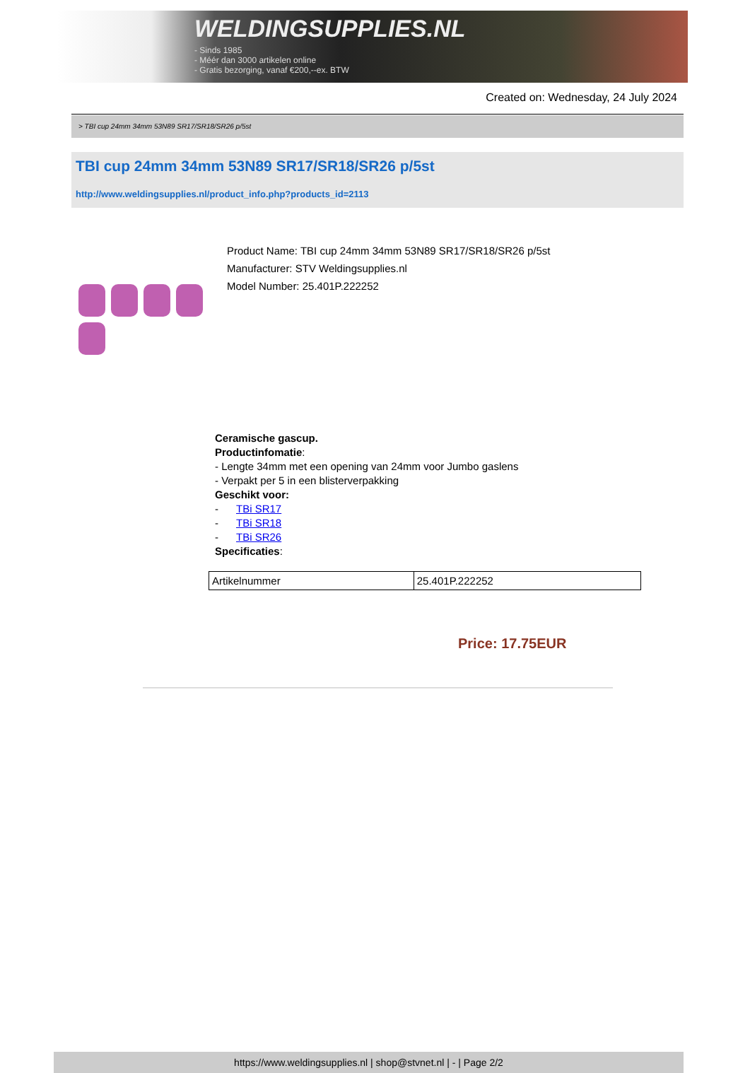WELDINGSUPPLIES.NL
- Sinds 1985
- Méér dan 3000 artikelen online
- Gratis bezorging, vanaf €200,--ex. BTW
Created on: Wednesday, 24 July 2024
> TBI cup 24mm 34mm 53N89 SR17/SR18/SR26 p/5st
TBI cup 24mm 34mm 53N89 SR17/SR18/SR26 p/5st
http://www.weldingsupplies.nl/product_info.php?products_id=2113
Product Name: TBI cup 24mm 34mm 53N89 SR17/SR18/SR26 p/5st
Manufacturer: STV Weldingsupplies.nl
Model Number: 25.401P.222252
Ceramische gascup.
Productinfomatie:
- Lengte 34mm met een opening van 24mm voor Jumbo gaslens
- Verpakt per 5 in een blisterverpakking
Geschikt voor:
- TBi SR17
- TBi SR18
- TBi SR26
Specificaties:
| Artikelnummer | 25.401P.222252 |
Price: 17.75EUR
https://www.weldingsupplies.nl | shop@stvnet.nl | - | Page 2/2